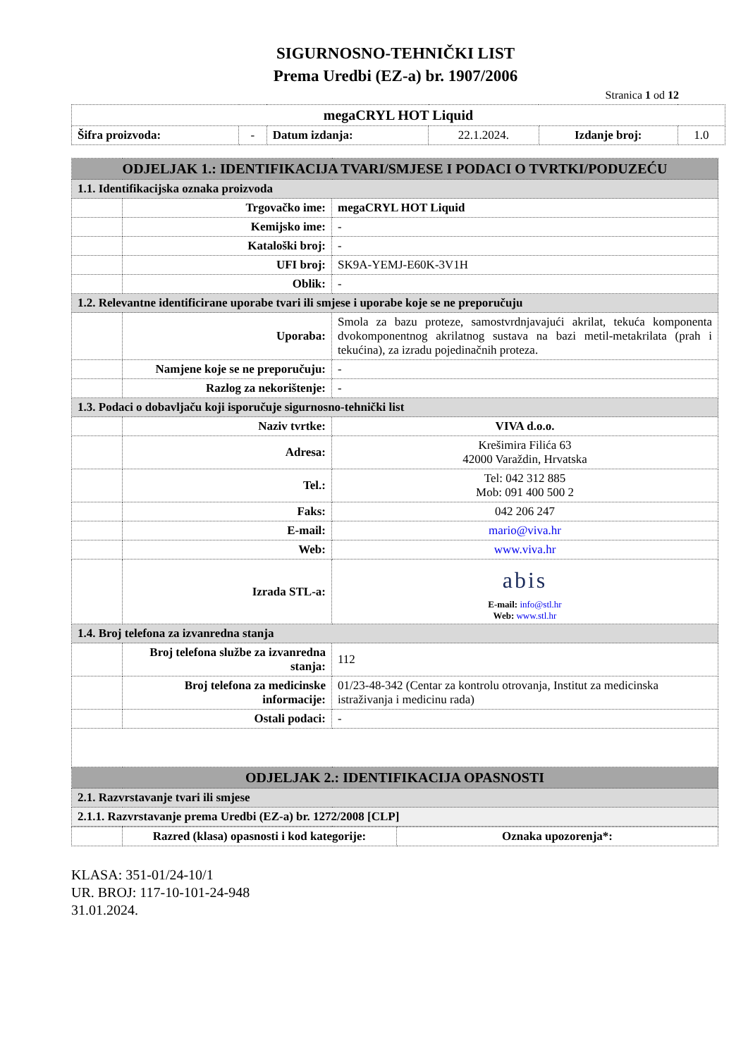SIGURNOSNO-TEHNIČKI LIST
Prema Uredbi (EZ-a) br. 1907/2006
Stranica 1 od 12
| megaCRYL HOT Liquid | | | | | |
| Šifra proizvoda: | - | Datum izdanja: | 22.1.2024. | Izdanje broj: | 1.0 |
| ODJELJAK 1.: IDENTIFIKACIJA TVARI/SMJESE I PODACI O TVRTKI/PODUZEĆU | | |
| 1.1. Identifikacijska oznaka proizvoda | | |
| | Trgovačko ime: | megaCRYL HOT Liquid |
| | Kemijsko ime: | - |
| | Kataloški broj: | - |
| | UFI broj: | SK9A-YEMJ-E60K-3V1H |
| | Oblik: | - |
| 1.2. Relevantne identificirane uporabe tvari ili smjese i uporabe koje se ne preporučuju | | |
| | Uporaba: | Smola za bazu proteze, samostvrdnjavajući akrilat, tekuća komponenta dvokomponentnog akrilatnog sustava na bazi metil-metakrilata (prah i tekućina), za izradu pojedinačnih proteza. |
| | Namjene koje se ne preporučuju: | - |
| | Razlog za nekorištenje: | - |
| 1.3. Podaci o dobavljaču koji isporučuje sigurnosno-tehnički list | | |
| | Naziv tvrtke: | VIVA d.o.o. |
| | Adresa: | Krešimira Filića 63 42000 Varaždin, Hrvatska |
| | Tel.: | Tel: 042 312 885 Mob: 091 400 500 2 |
| | Faks: | 042 206 247 |
| | E-mail: | mario@viva.hr |
| | Web: | www.viva.hr |
| | Izrada STL-a: | abis E-mail: info@stl.hr Web: www.stl.hr |
| 1.4. Broj telefona za izvanredna stanja | | |
| | Broj telefona službe za izvanredna stanja: | 112 |
| | Broj telefona za medicinske informacije: | 01/23-48-342 (Centar za kontrolu otrovanja, Institut za medicinska istraživanja i medicinu rada) |
| | Ostali podaci: | - |
| ODJELJAK 2.: IDENTIFIKACIJA OPASNOSTI | | |
| 2.1. Razvrstavanje tvari ili smjese | | |
| 2.1.1. Razvrstavanje prema Uredbi (EZ-a) br. 1272/2008 [CLP] | | |
| | Razred (klasa) opasnosti i kod kategorije: | Oznaka upozorenja*: |
KLASA: 351-01/24-10/1
UR. BROJ: 117-10-101-24-948
31.01.2024.